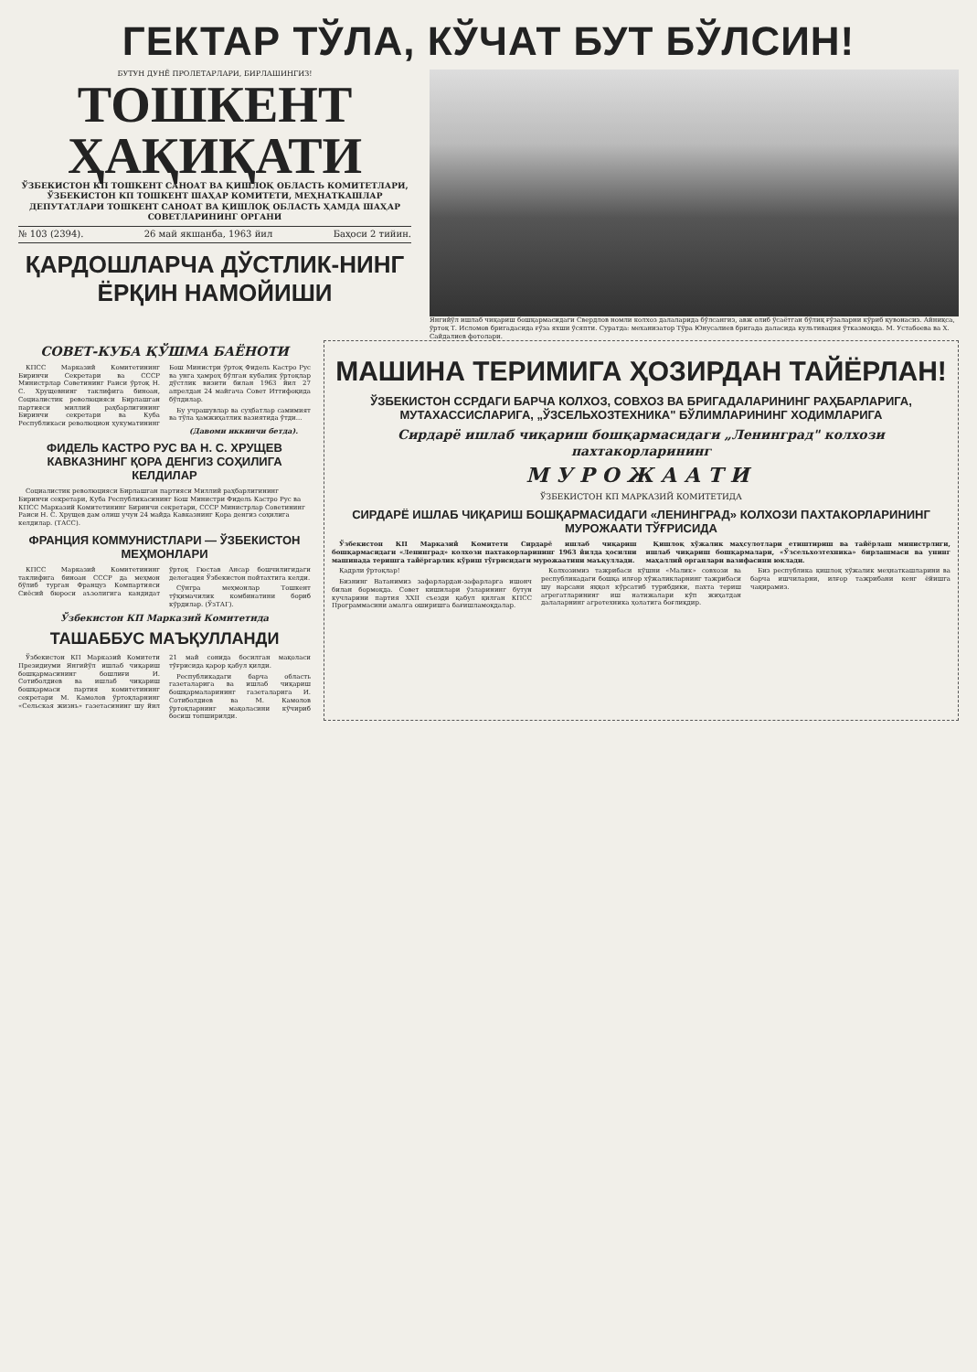ГЕКТАР ТЎЛА, КЎЧАТ БУТ БЎЛСИН!
БУТУН ДУНЁ ПРОЛЕТАРЛАРИ, БИРЛАШИНГИЗ!
ТОШКЕНТ
ҲАҚИҚАТИ
ЎЗБЕКИСТОН КП ТОШКЕНТ САНОАТ ВА ҚИШЛОҚ ОБЛАСТЬ КОМИТЕТЛАРИ, ЎЗБЕКИСТОН КП ТОШКЕНТ ШАҲАР КОМИТЕТИ, МЕҲНАТКАШЛАР ДЕПУТАТЛАРИ ТОШКЕНТ САНОАТ ВА ҚИШЛОҚ ОБЛАСТЬ ҲАМДА ШАҲАР СОВЕТЛАРИНИНГ ОРГАНИ
№ 103 (2394). 26 май якшанба, 1963 йил Баҳоси 2 тийин.
ҚАРДОШЛАРЧА ДЎСТЛИК-НИНГ ЁРҚИН НАМОЙИШИ
Янгийўл ишлаб чиқариш бошқармасидаги Свердлов номли колхоз далаларида бўлсангиз, авж олиб ўсаётган бўлиқ ғўзаларни кўриб қувонасиз. Айниқса, ўртоқ Т. Исломов бригадасида ғўза яхши ўсяпти. Суратда: механизатор Тўра Юнусалиев бригада даласида культивация ўтказмоқда. М. Устабоева ва Х. Сайдалиев фотолари.
СОВЕТ-КУБА ҚЎШМА БАЁНОТИ
КПСС Марказий Комитетининг Биринчи Секретари ва СССР Министрлар Советининг Раиси ўртоқ Н. С. Хрущевнинг таклифига биноан, Социалистик революцияси Бирлашган партияси миллий раҳбарлигининг Биринчи секретари ва Куба Республикаси революцион ҳукуматининг Бош Министри ўртоқ Фидель Кастро Рус ва унга ҳамроҳ бўлган кубалик ўртоқлар дўстлик визити билан 1963 йил 27 апрелдан 24 майгача Совет Иттифоқида бўлдилар.
Бу учрашувлар ва суҳбатлар самимият ва тўла ҳамжиҳатлик вазиятида ўтди...
(Давоми иккинчи бетда).
ФИДЕЛЬ КАСТРО РУС ВА Н. С. ХРУЩЕВ КАВКАЗНИНГ ҚОРА ДЕНГИЗ СОҲИЛИГА КЕЛДИЛАР
Социалистик революцияси Бирлашган партияси Миллий раҳбарлигининг Биринчи секретари, Куба Республикасининг Бош Министри Фидель Кастро Рус ва КПСС Марказий Комитетининг Биринчи секретари, СССР Министрлар Советининг Раиси Н. С. Хрущев дам олиш учун 24 майда Кавказнинг Қора денгиз соҳилига келдилар. (ТАСС).
ФРАНЦИЯ КОММУНИСТЛАРИ — ЎЗБЕКИСТОН МЕҲМОНЛАРИ
КПСС Марказий Комитетининг таклифига биноан СССР да меҳмон бўлиб турган Француз Компартияси Сиёсий бюроси аъзолигига кандидат ўртоқ Гюстав Ансар бошчилигидаги делегация Ўзбекистон пойтахтига келди.
Сўнгра меҳмонлар Тошкент тўқимачилик комбинатини бориб кўрдилар. (ЎзТАГ).
Ўзбекистон КП Марказий Комитетида
ТАШАББУС МАЪҚУЛЛАНДИ
Ўзбекистон КП Марказий Комитети Президиуми Янгийўл ишлаб чиқариш бошқармасининг бошлиғи И. Сотиболдиев ва ишлаб чиқариш бошқармаси партия комитетининг секретари М. Камолов ўртоқларнинг «Сельская жизнь» газетасининг шу йил 21 май сонида босилган мақоласи тўғрисида қарор қабул қилди.
Республикадаги барча область газеталарига ва ишлаб чиқариш бошқармаларининг газеталарига И. Сотиболдиев ва М. Камолов ўртоқларнинг мақоласини кўчириб босиш топширилди.
МАШИНА ТЕРИМИГА ҲОЗИРДАН ТАЙЁРЛАН!
ЎЗБЕКИСТОН ССРДАГИ БАРЧА КОЛХОЗ, СОВХОЗ ВА БРИГАДАЛАРИНИНГ РАҲБАРЛАРИГА, МУТАХАССИСЛАРИГА, „ЎЗСЕЛЬХОЗТЕХНИКА" БЎЛИМЛАРИНИНГ ХОДИМЛАРИГА
Сирдарё ишлаб чиқариш бошқармасидаги „Ленинград" колхози пахтакорларининг
МУРОЖААТИ
ЎЗБЕКИСТОН КП МАРКАЗИЙ КОМИТЕТИДА
СИРДАРЁ ИШЛАБ ЧИҚАРИШ БОШҚАРМАСИДАГИ «ЛЕНИНГРАД» КОЛХОЗИ ПАХТАКОРЛАРИНИНГ МУРОЖААТИ ТЎҒРИСИДА
Ўзбекистон КП Марказий Комитети Сирдарё ишлаб чиқариш бошқармасидаги «Ленинград» колхози пахтакорларининг 1963 йилда ҳосилни машинада теришга тайёргарлик кўриш тўғрисидаги мурожаатини маъқуллади.
Қишлоқ хўжалик маҳсулотлари етиштириш ва тайёрлаш министрлиги, ишлаб чиқариш бошқармалари, «Ўзсельхозтехника» бирлашмаси ва унинг маҳаллий органлари вазифасини юклади.
Қадрли ўртоқлар!
Бизнинг Ватанимиз зафарлардан-зафарларга ишонч билан бормоқда. Совет кишилари ўзларининг бутун кучларини партия XXII съезди қабул қилган КПСС Программасини амалга оширишга бағишламоқдалар.
Колхозимиз тажрибаси кўшни «Малик» совхози ва республикадаги бошқа илғор хўжаликларнинг тажрибаси шу нарсани яққол кўрсатиб турибдики, пахта териш агрегатларининг иш натижалари кўп жиҳатдан далаларнинг агротехника ҳолатига боғлиқдир.
Биз республика қишлоқ хўжалик меҳнаткашларини ва барча ишчиларни, илғор тажрибани кенг ёйишга чақирамиз.